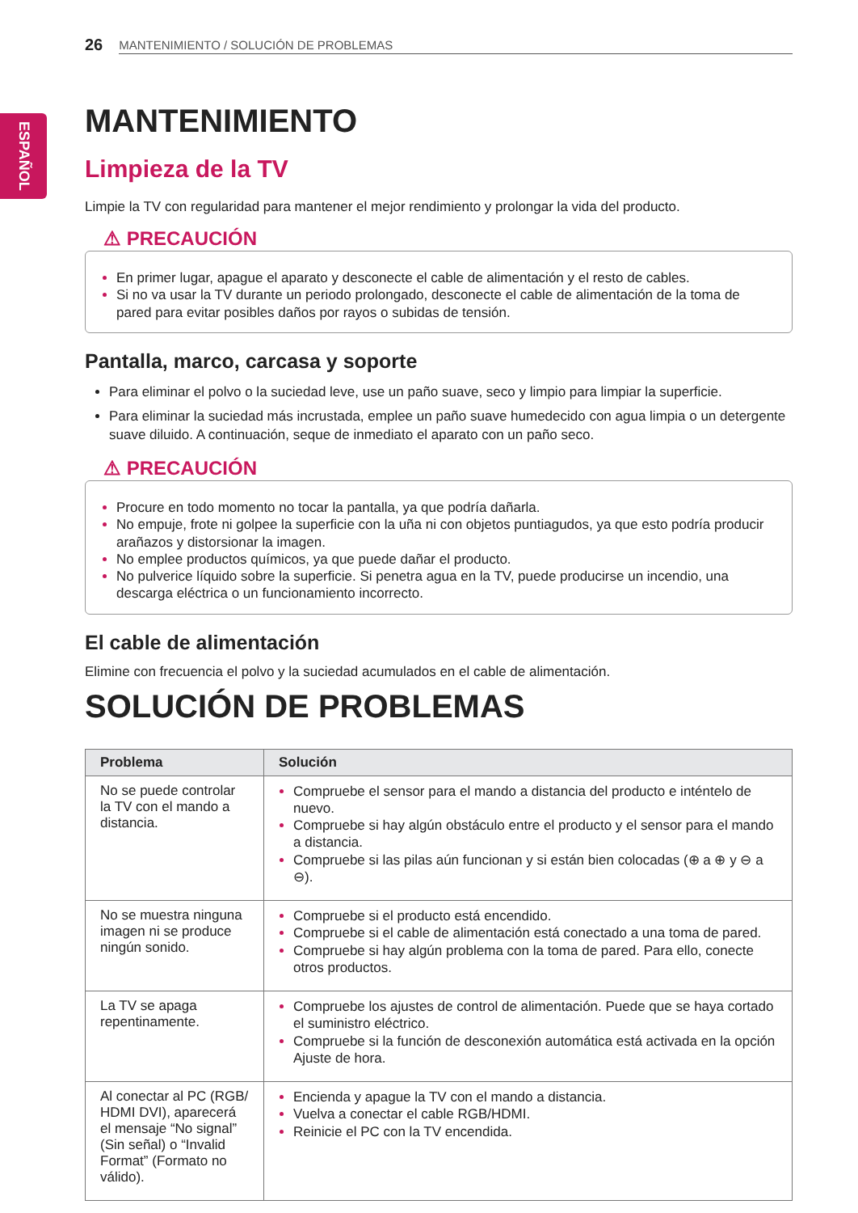ESPAÑOL
26 MANTENIMIENTO / SOLUCIÓN DE PROBLEMAS
MANTENIMIENTO
Limpieza de la TV
Limpie la TV con regularidad para mantener el mejor rendimiento y prolongar la vida del producto.
⚠ PRECAUCIÓN
En primer lugar, apague el aparato y desconecte el cable de alimentación y el resto de cables.
Si no va usar la TV durante un periodo prolongado, desconecte el cable de alimentación de la toma de pared para evitar posibles daños por rayos o subidas de tensión.
Pantalla, marco, carcasa y soporte
Para eliminar el polvo o la suciedad leve, use un paño suave, seco y limpio para limpiar la superficie.
Para eliminar la suciedad más incrustada, emplee un paño suave humedecido con agua limpia o un detergente suave diluido. A continuación, seque de inmediato el aparato con un paño seco.
⚠ PRECAUCIÓN
Procure en todo momento no tocar la pantalla, ya que podría dañarla.
No empuje, frote ni golpee la superficie con la uña ni con objetos puntiagudos, ya que esto podría producir arañazos y distorsionar la imagen.
No emplee productos químicos, ya que puede dañar el producto.
No pulverice líquido sobre la superficie. Si penetra agua en la TV, puede producirse un incendio, una descarga eléctrica o un funcionamiento incorrecto.
El cable de alimentación
Elimine con frecuencia el polvo y la suciedad acumulados en el cable de alimentación.
SOLUCIÓN DE PROBLEMAS
| Problema | Solución |
| --- | --- |
| No se puede controlar la TV con el mando a distancia. | Compruebe el sensor para el mando a distancia del producto e inténtelo de nuevo. Compruebe si hay algún obstáculo entre el producto y el sensor para el mando a distancia. Compruebe si las pilas aún funcionan y si están bien colocadas (⊕ a ⊕ y ⊖ a ⊖). |
| No se muestra ninguna imagen ni se produce ningún sonido. | Compruebe si el producto está encendido. Compruebe si el cable de alimentación está conectado a una toma de pared. Compruebe si hay algún problema con la toma de pared. Para ello, conecte otros productos. |
| La TV se apaga repentinamente. | Compruebe los ajustes de control de alimentación. Puede que se haya cortado el suministro eléctrico. Compruebe si la función de desconexión automática está activada en la opción Ajuste de hora. |
| Al conectar al PC (RGB/ HDMI DVI), aparecerá el mensaje “No signal” (Sin señal) o “Invalid Format” (Formato no válido). | Encienda y apague la TV con el mando a distancia. Vuelva a conectar el cable RGB/HDMI. Reinicie el PC con la TV encendida. |